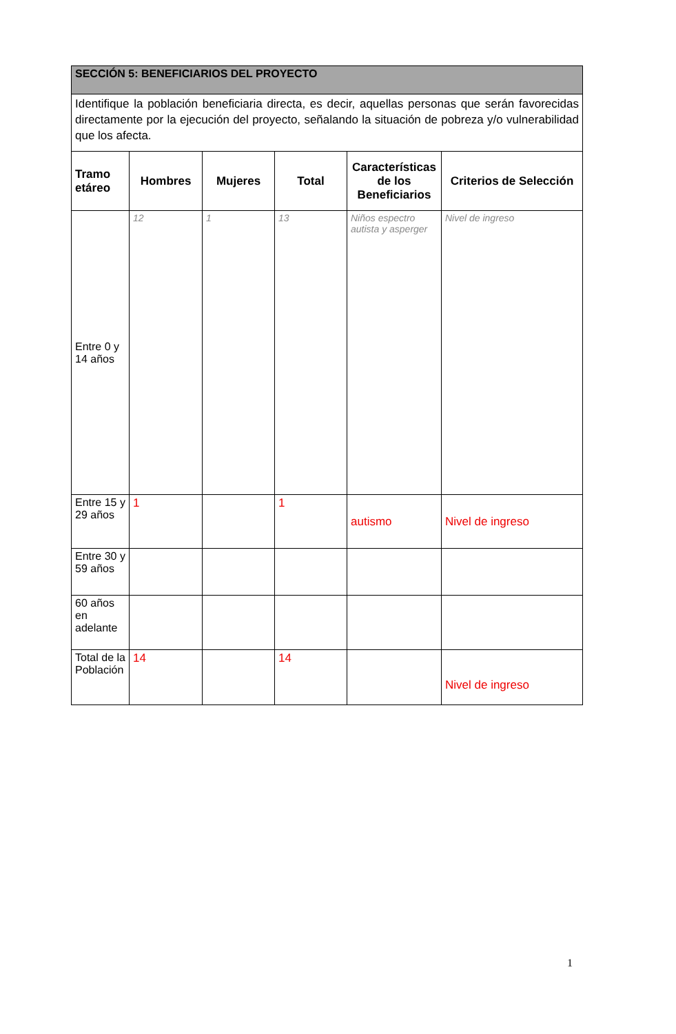| SECCIÓN 5: BENEFICIARIOS DEL PROYECTO | | | | | |
| Identifique la población beneficiaria directa, es decir, aquellas personas que serán favorecidas directamente por la ejecución del proyecto, señalando la situación de pobreza y/o vulnerabilidad que los afecta. | | | | | |
| Tramo etáreo | Hombres | Mujeres | Total | Características de los Beneficiarios | Criterios de Selección |
| Entre 0 y 14 años | 12 | 1 | 13 | Niños espectro autista y asperger | Nivel de ingreso |
| Entre 15 y 29 años | 1 | | 1 | autismo | Nivel de ingreso |
| Entre 30 y 59 años | | | | | |
| 60 años en adelante | | | | | |
| Total de la Población | 14 | | 14 | | Nivel de ingreso |
1